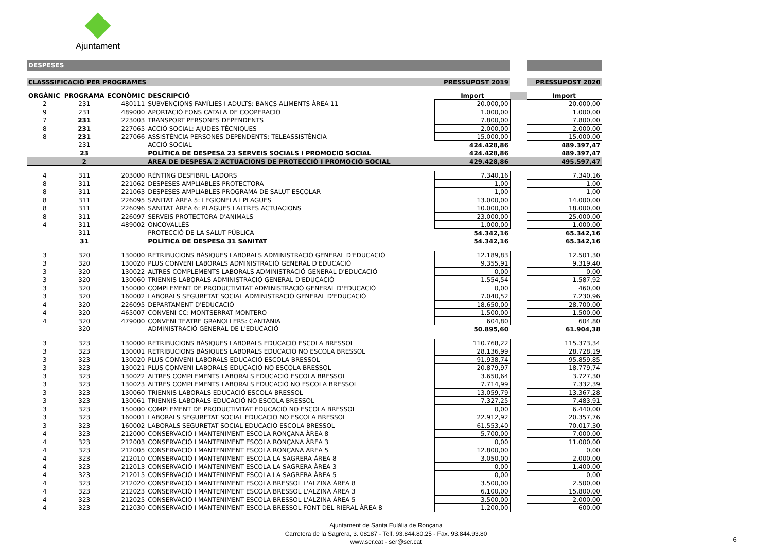Ajuntament
| DESPESES | | | | | | |
| CLASSSIFICACIÓ PER PROGRAMES | | | | PRESSUPOST 2019 | | PRESSUPOST 2020 |
| ORGÀNIC | PROGRAMA | ECONÒMIC | DESCRIPCIÓ | Import | | Import |
| 2 | 231 | 480111 | SUBVENCIONS FAMÍLIES I ADULTS: BANCS ALIMENTS ÀREA 11 | 20.000,00 | | 20.000,00 |
| 9 | 231 | 489000 | APORTACIÓ FONS CATALÀ DE COOPERACIÓ | 1.000,00 | | 1.000,00 |
| 7 | 231 | 223003 | TRANSPORT PERSONES DEPENDENTS | 7.800,00 | | 7.800,00 |
| 8 | 231 | 227065 | ACCIÓ SOCIAL: AJUDES TÈCNIQUES | 2.000,00 | | 2.000,00 |
| 8 | 231 | 227066 | ASSISTÈNCIA PERSONES DEPENDENTS: TELEASSISTÈNCIA | 15.000,00 | | 15.000,00 |
| | 231 | | ACCIÓ SOCIAL | 424.428,86 | | 489.397,47 |
| | 23 | | POLÍTICA DE DESPESA 23 SERVEIS SOCIALS I PROMOCIÓ SOCIAL | 424.428,86 | | 489.397,47 |
| | 2 | | ÀREA DE DESPESA 2 ACTUACIONS DE PROTECCIÓ I PROMOCIÓ SOCIAL | 429.428,86 | | 495.597,47 |
| 4 | 311 | 203000 | RÈNTING DESFIBRIL·LADORS | 7.340,16 | | 7.340,16 |
| 8 | 311 | 221062 | DESPESES AMPLIABLES PROTECTORA | 1,00 | | 1,00 |
| 8 | 311 | 221063 | DESPESES AMPLIABLES PROGRAMA DE SALUT ESCOLAR | 1,00 | | 1,00 |
| 8 | 311 | 226095 | SANITAT ÀREA 5: LEGIONELA I PLAGUES | 13.000,00 | | 14.000,00 |
| 8 | 311 | 226096 | SANITAT ÀREA 6: PLAGUES I ALTRES ACTUACIONS | 10.000,00 | | 18.000,00 |
| 8 | 311 | 226097 | SERVEIS PROTECTORA D'ANIMALS | 23.000,00 | | 25.000,00 |
| 4 | 311 | 489002 | ONCOVALLÈS | 1.000,00 | | 1.000,00 |
| | 311 | | PROTECCIÓ DE LA SALUT PÚBLICA | 54.342,16 | | 65.342,16 |
| | 31 | | POLÍTICA DE DESPESA 31 SANITAT | 54.342,16 | | 65.342,16 |
| 3 | 320 | 130000 | RETRIBUCIONS BÀSIQUES LABORALS ADMINISTRACIÓ GENERAL D'EDUCACIÓ | 12.189,83 | | 12.501,30 |
| 3 | 320 | 130020 | PLUS CONVENI LABORALS ADMINISTRACIÓ GENERAL D'EDUCACIÓ | 9.355,91 | | 9.319,40 |
| 3 | 320 | 130022 | ALTRES COMPLEMENTS LABORALS ADMINISTRACIÓ GENERAL D'EDUCACIÓ | 0,00 | | 0,00 |
| 3 | 320 | 130060 | TRIENNIS LABORALS ADMINISTRACIÓ GENERAL D'EDUCACIÓ | 1.554,54 | | 1.587,92 |
| 3 | 320 | 150000 | COMPLEMENT DE PRODUCTIVITAT ADMINISTRACIÓ GENERAL D'EDUCACIÓ | 0,00 | | 460,00 |
| 3 | 320 | 160002 | LABORALS SEGURETAT SOCIAL ADMINISTRACIÓ GENERAL D'EDUCACIÓ | 7.040,52 | | 7.230,96 |
| 4 | 320 | 226095 | DEPARTAMENT D'EDUCACIÓ | 18.650,00 | | 28.700,00 |
| 4 | 320 | 465007 | CONVENI CC: MONTSERRAT MONTERO | 1.500,00 | | 1.500,00 |
| 4 | 320 | 479000 | CONVENI TEATRE GRANOLLERS: CANTÀNIA | 604,80 | | 604,80 |
| | 320 | | ADMINISTRACIÓ GENERAL DE L'EDUCACIÓ | 50.895,60 | | 61.904,38 |
| 3 | 323 | 130000 | RETRIBUCIONS BÀSIQUES LABORALS EDUCACIÓ ESCOLA BRESSOL | 110.768,22 | | 115.373,34 |
| 3 | 323 | 130001 | RETRIBUCIONS BÀSIQUES LABORALS EDUCACIÓ NO ESCOLA BRESSOL | 28.136,99 | | 28.728,19 |
| 3 | 323 | 130020 | PLUS CONVENI LABORALS EDUCACIÓ ESCOLA BRESSOL | 91.938,74 | | 95.859,85 |
| 3 | 323 | 130021 | PLUS CONVENI LABORALS EDUCACIÓ NO ESCOLA BRESSOL | 20.879,97 | | 18.779,74 |
| 3 | 323 | 130022 | ALTRES COMPLEMENTS LABORALS EDUCACIÓ ESCOLA BRESSOL | 3.650,64 | | 3.727,30 |
| 3 | 323 | 130023 | ALTRES COMPLEMENTS LABORALS EDUCACIÓ NO ESCOLA BRESSOL | 7.714,99 | | 7.332,39 |
| 3 | 323 | 130060 | TRIENNIS LABORALS EDUCACIÓ ESCOLA BRESSOL | 13.059,79 | | 13.367,28 |
| 3 | 323 | 130061 | TRIENNIS LABORALS EDUCACIÓ NO ESCOLA BRESSOL | 7.327,25 | | 7.483,91 |
| 3 | 323 | 150000 | COMPLEMENT DE PRODUCTIVITAT EDUCACIÓ NO ESCOLA BRESSOL | 0,00 | | 6.440,00 |
| 3 | 323 | 160001 | LABORALS SEGURETAT SOCIAL EDUCACIÓ NO ESCOLA BRESSOL | 22.912,92 | | 20.357,76 |
| 3 | 323 | 160002 | LABORALS SEGURETAT SOCIAL EDUCACIÓ ESCOLA BRESSOL | 61.553,40 | | 70.017,30 |
| 4 | 323 | 212000 | CONSERVACIÓ I MANTENIMENT ESCOLA RONÇANA ÀREA 8 | 5.700,00 | | 7.000,00 |
| 4 | 323 | 212003 | CONSERVACIÓ I MANTENIMENT ESCOLA RONÇANA ÀREA 3 | 0,00 | | 11.000,00 |
| 4 | 323 | 212005 | CONSERVACIÓ I MANTENIMENT ESCOLA RONÇANA ÀREA 5 | 12.800,00 | | 0,00 |
| 4 | 323 | 212010 | CONSERVACIÓ I MANTENIMENT ESCOLA LA SAGRERA ÀREA 8 | 3.050,00 | | 2.000,00 |
| 4 | 323 | 212013 | CONSERVACIÓ I MANTENIMENT ESCOLA LA SAGRERA ÀREA 3 | 0,00 | | 1.400,00 |
| 4 | 323 | 212015 | CONSERVACIÓ I MANTENIMENT ESCOLA LA SAGRERA ÀREA 5 | 0,00 | | 0,00 |
| 4 | 323 | 212020 | CONSERVACIÓ I MANTENIMENT ESCOLA BRESSOL L'ALZINA ÀREA 8 | 3.500,00 | | 2.500,00 |
| 4 | 323 | 212023 | CONSERVACIÓ I MANTENIMENT ESCOLA BRESSOL L'ALZINA ÀREA 3 | 6.100,00 | | 15.800,00 |
| 4 | 323 | 212025 | CONSERVACIÓ I MANTENIMENT ESCOLA BRESSOL L'ALZINA ÀREA 5 | 3.500,00 | | 2.000,00 |
| 4 | 323 | 212030 | CONSERVACIÓ I MANTENIMENT ESCOLA BRESSOL FONT DEL RIERAL ÀREA 8 | 1.200,00 | | 600,00 |
Ajuntament de Santa Eulàlia de Ronçana
Carretera de la Sagrera, 3. 08187 - Telf. 93.844.80.25 - Fax. 93.844.93.80
www.ser.cat - ser@ser.cat
6